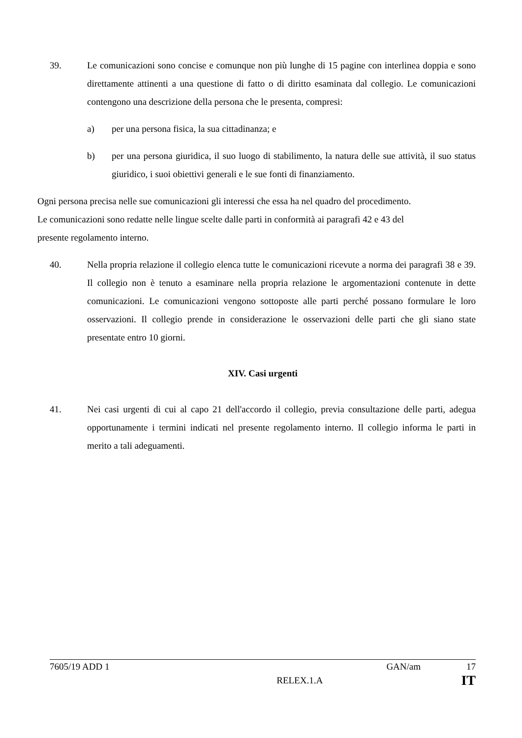39. Le comunicazioni sono concise e comunque non più lunghe di 15 pagine con interlinea doppia e sono direttamente attinenti a una questione di fatto o di diritto esaminata dal collegio. Le comunicazioni contengono una descrizione della persona che le presenta, compresi:
a) per una persona fisica, la sua cittadinanza; e
b) per una persona giuridica, il suo luogo di stabilimento, la natura delle sue attività, il suo status giuridico, i suoi obiettivi generali e le sue fonti di finanziamento.
Ogni persona precisa nelle sue comunicazioni gli interessi che essa ha nel quadro del procedimento. Le comunicazioni sono redatte nelle lingue scelte dalle parti in conformità ai paragrafi 42 e 43 del presente regolamento interno.
40. Nella propria relazione il collegio elenca tutte le comunicazioni ricevute a norma dei paragrafi 38 e 39. Il collegio non è tenuto a esaminare nella propria relazione le argomentazioni contenute in dette comunicazioni. Le comunicazioni vengono sottoposte alle parti perché possano formulare le loro osservazioni. Il collegio prende in considerazione le osservazioni delle parti che gli siano state presentate entro 10 giorni.
XIV. Casi urgenti
41. Nei casi urgenti di cui al capo 21 dell'accordo il collegio, previa consultazione delle parti, adegua opportunamente i termini indicati nel presente regolamento interno. Il collegio informa le parti in merito a tali adeguamenti.
7605/19 ADD 1 GAN/am 17
RELEX.1.A IT